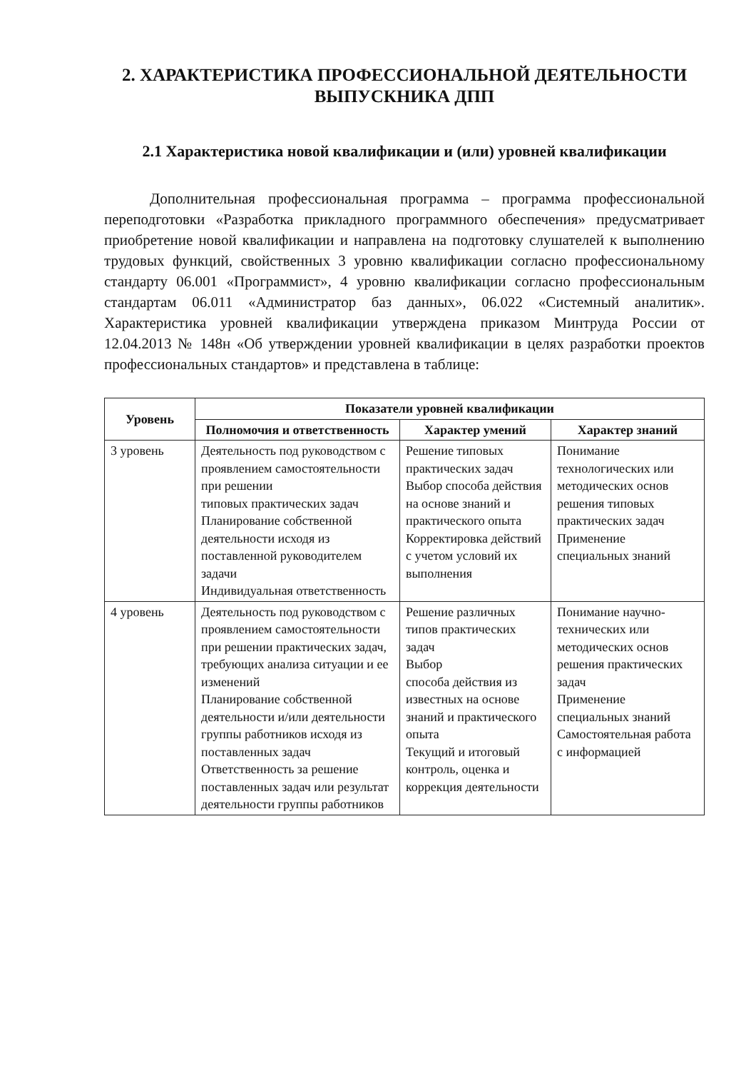2. ХАРАКТЕРИСТИКА ПРОФЕССИОНАЛЬНОЙ ДЕЯТЕЛЬНОСТИ ВЫПУСКНИКА ДПП
2.1 Характеристика новой квалификации и (или) уровней квалификации
Дополнительная профессиональная программа – программа профессиональной переподготовки «Разработка прикладного программного обеспечения» предусматривает приобретение новой квалификации и направлена на подготовку слушателей к выполнению трудовых функций, свойственных 3 уровню квалификации согласно профессиональному стандарту 06.001 «Программист», 4 уровню квалификации согласно профессиональным стандартам 06.011 «Администратор баз данных», 06.022 «Системный аналитик». Характеристика уровней квалификации утверждена приказом Минтруда России от 12.04.2013 № 148н «Об утверждении уровней квалификации в целях разработки проектов профессиональных стандартов» и представлена в таблице:
| Уровень | Показатели уровней квалификации | | |
| --- | --- | --- | --- |
| | Полномочия и ответственность | Характер умений | Характер знаний |
| 3 уровень | Деятельность под руководством с проявлением самостоятельности при решении типовых практических задач Планирование собственной деятельности исходя из поставленной руководителем задачи Индивидуальная ответственность | Решение типовых практических задач Выбор способа действия на основе знаний и практического опыта Корректировка действий с учетом условий их выполнения | Понимание технологических или методических основ решения типовых практических задач Применение специальных знаний |
| 4 уровень | Деятельность под руководством с проявлением самостоятельности при решении практических задач, требующих анализа ситуации и ее изменений Планирование собственной деятельности и/или деятельности группы работников исходя из поставленных задач Ответственность за решение поставленных задач или результат деятельности группы работников | Решение различных типов практических задач Выбор способа действия из известных на основе знаний и практического опыта Текущий и итоговый контроль, оценка и коррекция деятельности | Понимание научно-технических или методических основ решения практических задач Применение специальных знаний Самостоятельная работа с информацией |